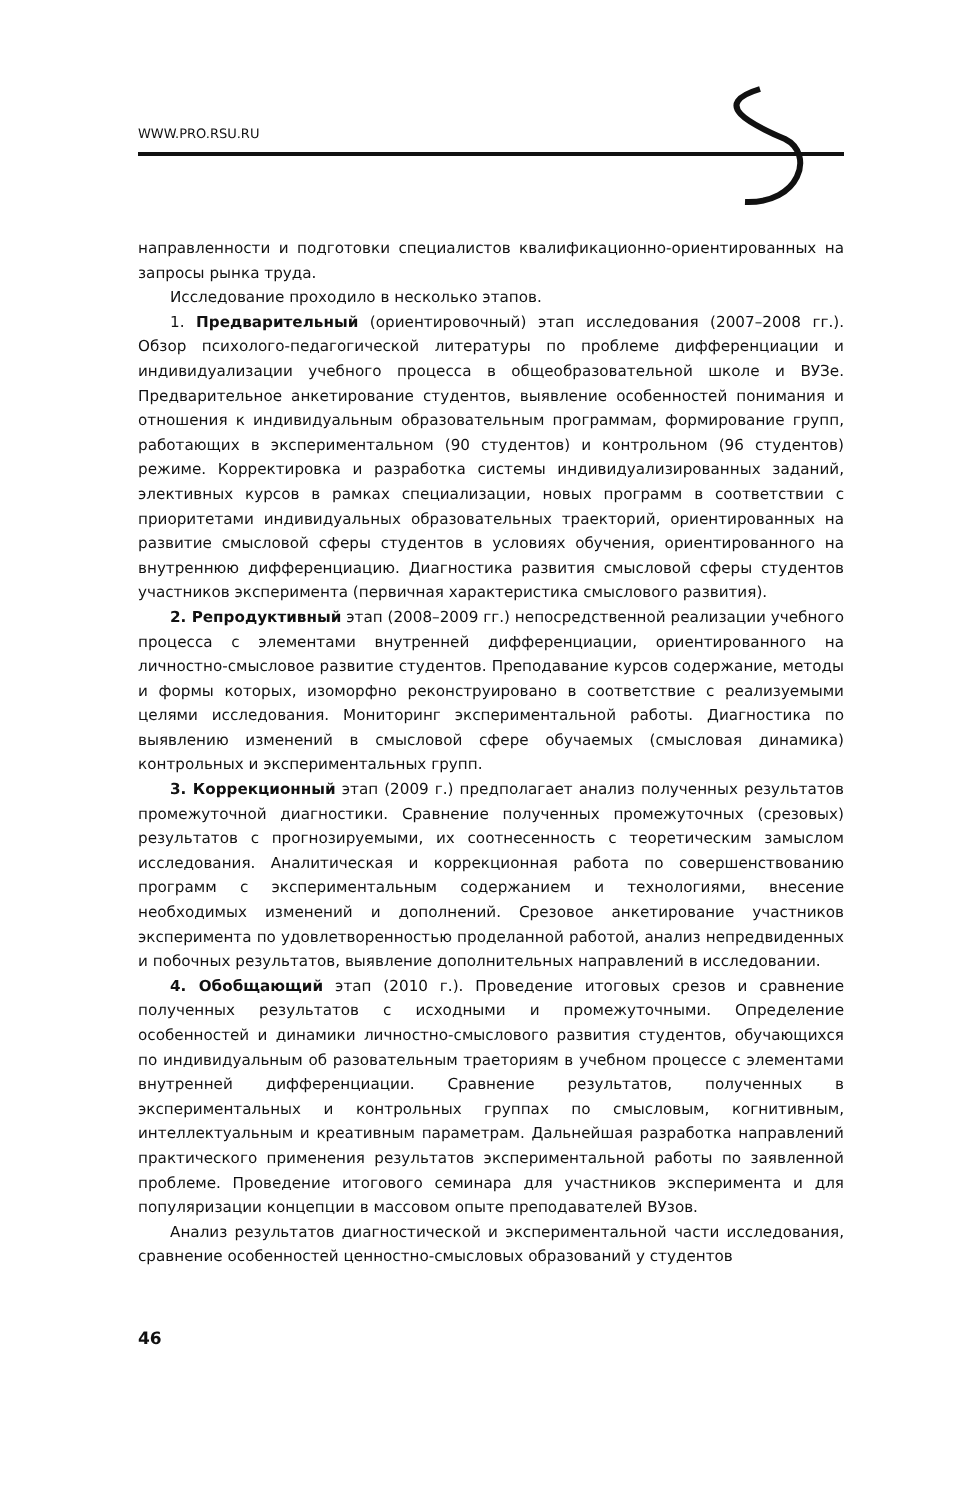WWW.PRO.RSU.RU
направленности и подготовки специалистов квалификационно-ориентированных на запросы рынка труда.
Исследование проходило в несколько этапов.
1. Предварительный (ориентировочный) этап исследования (2007–2008 гг.). Обзор психолого-педагогической литературы по проблеме дифференциации и индивидуализации учебного процесса в общеобразовательной школе и ВУЗе. Предварительное анкетирование студентов, выявление особенностей понимания и отношения к индивидуальным образовательным программам, формирование групп, работающих в экспериментальном (90 студентов) и контрольном (96 студентов) режиме. Корректировка и разработка системы индивидуализированных заданий, элективных курсов в рамках специализации, новых программ в соответствии с приоритетами индивидуальных образовательных траекторий, ориентированных на развитие смысловой сферы студентов в условиях обучения, ориентированного на внутреннюю дифференциацию. Диагностика развития смысловой сферы студентов участников эксперимента (первичная характеристика смыслового развития).
2. Репродуктивный этап (2008–2009 гг.) непосредственной реализации учебного процесса с элементами внутренней дифференциации, ориентированного на личностно-смысловое развитие студентов. Преподавание курсов содержание, методы и формы которых, изоморфно реконструировано в соответствие с реализуемыми целями исследования. Мониторинг экспериментальной работы. Диагностика по выявлению изменений в смысловой сфере обучаемых (смысловая динамика) контрольных и экспериментальных групп.
3. Коррекционный этап (2009 г.) предполагает анализ полученных результатов промежуточной диагностики. Сравнение полученных промежуточных (срезовых) результатов с прогнозируемыми, их соотнесенность с теоретическим замыслом исследования. Аналитическая и коррекционная работа по совершенствованию программ с экспериментальным содержанием и технологиями, внесение необходимых изменений и дополнений. Срезовое анкетирование участников эксперимента по удовлетворенностью проделанной работой, анализ непредвиденных и побочных результатов, выявление дополнительных направлений в исследовании.
4. Обобщающий этап (2010 г.). Проведение итоговых срезов и сравнение полученных результатов с исходными и промежуточными. Определение особенностей и динамики личностно-смыслового развития студентов, обучающихся по индивидуальным об разовательным траеториям в учебном процессе с элементами внутренней дифференциации. Сравнение результатов, полученных в экспериментальных и контрольных группах по смысловым, когнитивным, интеллектуальным и креативным параметрам. Дальнейшая разработка направлений практического применения результатов экспериментальной работы по заявленной проблеме. Проведение итогового семинара для участников эксперимента и для популяризации концепции в массовом опыте преподавателей ВУзов.
Анализ результатов диагностической и экспериментальной части исследования, сравнение особенностей ценностно-смысловых образований у студентов
46